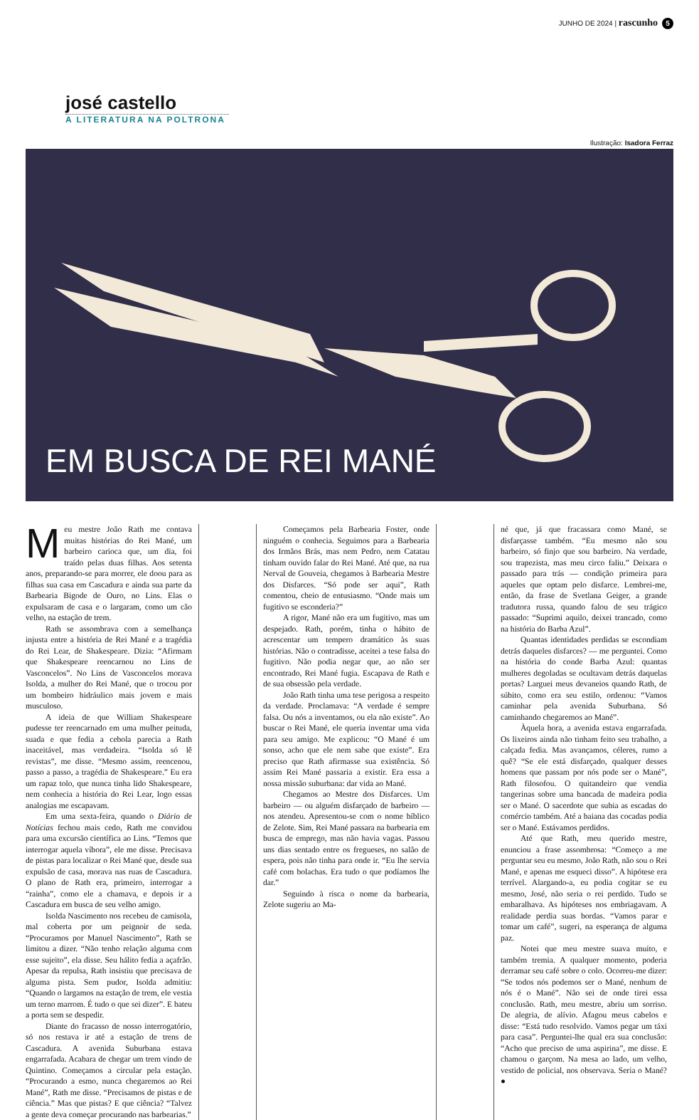JUNHO DE 2024 | rascunho 5
josé castello
A LITERATURA NA POLTRONA
Ilustração: Isadora Ferraz
EM BUSCA DE REI MANÉ
Meu mestre João Rath me contava muitas histórias do Rei Mané, um barbeiro carioca que, um dia, foi traído pelas duas filhas. Aos setenta anos, preparando-se para morrer, ele doou para as filhas sua casa em Cascadura e ainda sua parte da Barbearia Bigode de Ouro, no Lins. Elas o expulsaram de casa e o largaram, como um cão velho, na estação de trem.
Rath se assombrava com a semelhança injusta entre a história de Rei Mané e a tragédia do Rei Lear, de Shakespeare. Dizia: “Afirmam que Shakespeare reencarnou no Lins de Vasconcelos”. No Lins de Vasconcelos morava Isolda, a mulher do Rei Mané, que o trocou por um bombeiro hidráulico mais jovem e mais musculoso.
A ideia de que William Shakespeare pudesse ter reencarnado em uma mulher peituda, suada e que fedia a cebola parecia a Rath inaceitável, mas verdadeira. “Isolda só lê revistas”, me disse. “Mesmo assim, reencenou, passo a passo, a tragédia de Shakespeare.” Eu era um rapaz tolo, que nunca tinha lido Shakespeare, nem conhecia a história do Rei Lear, logo essas analogias me escapavam.
Em uma sexta-feira, quando o Diário de Notícias fechou mais cedo, Rath me convidou para uma excursão científica ao Lins. “Temos que interrogar aquela víbora”, ele me disse. Precisava de pistas para localizar o Rei Mané que, desde sua expulsão de casa, morava nas ruas de Cascadura. O plano de Rath era, primeiro, interrogar a “rainha”, como ele a chamava, e depois ir a Cascadura em busca de seu velho amigo.
Isolda Nascimento nos recebeu de camisola, mal coberta por um peignoir de seda. “Procuramos por Manuel Nascimento”, Rath se limitou a dizer. “Não tenho relação alguma com esse sujeito”, ela disse. Seu hálito fedia a açafrão. Apesar da repulsa, Rath insistiu que precisava de alguma pista. Sem pudor, Isolda admitiu: “Quando o largamos na estação de trem, ele vestia um terno marrom. É tudo o que sei dizer”. E bateu a porta sem se despedir.
Diante do fracasso de nosso interrogatório, só nos restava ir até a estação de trens de Cascadura. A avenida Suburbana estava engarrafada. Acabara de chegar um trem vindo de Quintino. Começamos a circular pela estação. “Procurando a esmo, nunca chegaremos ao Rei Mané”, Rath me disse. “Precisamos de pistas e de ciência.” Mas que pistas? E que ciência? “Talvez a gente deva começar procurando nas barbearias.”
Começamos pela Barbearia Foster, onde ninguém o conhecia. Seguimos para a Barbearia dos Irmãos Brás, mas nem Pedro, nem Catatau tinham ouvido falar do Rei Mané. Até que, na rua Nerval de Gouveia, chegamos à Barbearia Mestre dos Disfarces. “Só pode ser aqui”, Rath comentou, cheio de entusiasmo. “Onde mais um fugitivo se esconderia?”
A rigor, Mané não era um fugitivo, mas um despejado. Rath, porém, tinha o hábito de acrescentar um tempero dramático às suas histórias. Não o contradisse, aceitei a tese falsa do fugitivo. Não podia negar que, ao não ser encontrado, Rei Mané fugia. Escapava de Rath e de sua obsessão pela verdade.
João Rath tinha uma tese perigosa a respeito da verdade. Proclamava: “A verdade é sempre falsa. Ou nós a inventamos, ou ela não existe”. Ao buscar o Rei Mané, ele queria inventar uma vida para seu amigo. Me explicou: “O Mané é um sonso, acho que ele nem sabe que existe”. Era preciso que Rath afirmasse sua existência. Só assim Rei Mané passaria a existir. Era essa a nossa missão suburbana: dar vida ao Mané.
Chegamos ao Mestre dos Disfarces. Um barbeiro — ou alguém disfarçado de barbeiro — nos atendeu. Apresentou-se com o nome bíblico de Zelote. Sim, Rei Mané passara na barbearia em busca de emprego, mas não havia vagas. Passou uns dias sentado entre os fregueses, no salão de espera, pois não tinha para onde ir. “Eu lhe servia café com bolachas. Era tudo o que podíamos lhe dar.”
Seguindo à risca o nome da barbearia, Zelote sugeriu ao Ma-
né que, já que fracassara como Mané, se disfarçasse também. “Eu mesmo não sou barbeiro, só finjo que sou barbeiro. Na verdade, sou trapezista, mas meu circo faliu.” Deixara o passado para trás — condição primeira para aqueles que optam pelo disfarce. Lembrei-me, então, da frase de Svetlana Geiger, a grande tradutora russa, quando falou de seu trágico passado: “Suprimi aquilo, deixei trancado, como na história do Barba Azul”.
Quantas identidades perdidas se escondiam detrás daqueles disfarces? — me perguntei. Como na história do conde Barba Azul: quantas mulheres degoladas se ocultavam detrás daquelas portas? Larguei meus devaneios quando Rath, de súbito, como era seu estilo, ordenou: “Vamos caminhar pela avenida Suburbana. Só caminhando chegaremos ao Mané”.
Àquela hora, a avenida estava engarrafada. Os lixeiros ainda não tinham feito seu trabalho, a calçada fedia. Mas avançamos, céleres, rumo a quê? “Se ele está disfarçado, qualquer desses homens que passam por nós pode ser o Mané”, Rath filosofou. O quitandeiro que vendia tangerinas sobre uma bancada de madeira podia ser o Mané. O sacerdote que subia as escadas do comércio também. Até a baiana das cocadas podia ser o Mané. Estávamos perdidos.
Até que Rath, meu querido mestre, enunciou a frase assombrosa: “Começo a me perguntar seu eu mesmo, João Rath, não sou o Rei Mané, e apenas me esqueci disso”. A hipótese era terrível. Alargando-a, eu podia cogitar se eu mesmo, José, não seria o rei perdido. Tudo se embaralhava. As hipóteses nos embriagavam. A realidade perdia suas bordas. “Vamos parar e tomar um café”, sugeri, na esperança de alguma paz.
Notei que meu mestre suava muito, e também tremia. A qualquer momento, poderia derramar seu café sobre o colo. Ocorreu-me dizer: “Se todos nós podemos ser o Mané, nenhum de nós é o Mané”. Não sei de onde tirei essa conclusão. Rath, meu mestre, abriu um sorriso. De alegria, de alívio. Afagou meus cabelos e disse: “Está tudo resolvido. Vamos pegar um táxi para casa”. Perguntei-lhe qual era sua conclusão: “Acho que preciso de uma aspirina”, me disse. E chamou o garçom. Na mesa ao lado, um velho, vestido de policial, nos observava. Seria o Mané? ●